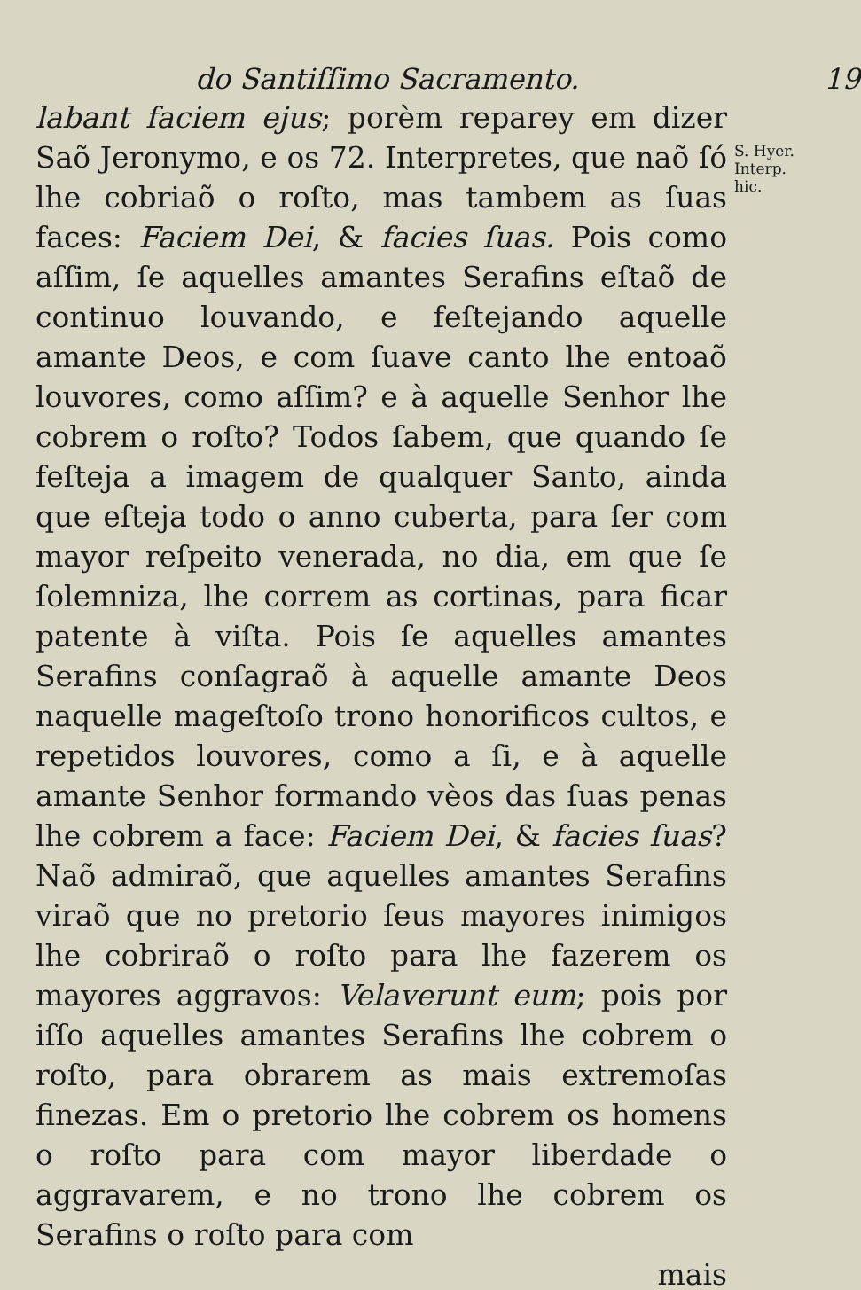do Santiſſimo Sacramento. 19
labant faciem ejus; porèm reparey em dizer Saõ Jeronymo, e os 72. Interpretes, que naõ ſó lhe cobriaõ o roſto, mas tambem as ſuas faces: Faciem Dei, & facies ſuas. Pois como aſſim, ſe aquelles amantes Serafins eſtaõ de continuo louvando, e feſtejando aquelle amante Deos, e com ſuave canto lhe entoaõ louvores, como aſſim? e à aquelle Senhor lhe cobrem o roſto? Todos ſabem, que quando ſe feſteja a imagem de qualquer Santo, ainda que eſteja todo o anno cuberta, para ſer com mayor reſpeito venerada, no dia, em que ſe ſolemniza, lhe correm as cortinas, para ficar patente à viſta. Pois ſe aquelles amantes Serafins conſagraõ à aquelle amante Deos naquelle mageſtoſo trono honorificos cultos, e repetidos louvores, como a ſi, e à aquelle amante Senhor formando vèos das ſuas penas lhe cobrem a face: Faciem Dei, & facies ſuas? Naõ admiraõ, que aquelles amantes Serafins viraõ que no pretorio ſeus mayores inimigos lhe cobriraõ o roſto para lhe fazerem os mayores aggravos: Velaverunt eum; pois por iſſo aquelles amantes Serafins lhe cobrem o roſto, para obrarem as mais extremoſas finezas. Em o pretorio lhe cobrem os homens o roſto para com mayor liberdade o aggravarem, e no trono lhe cobrem os Serafins o roſto para com
mais
S. Hyer.
Interp.
hic.